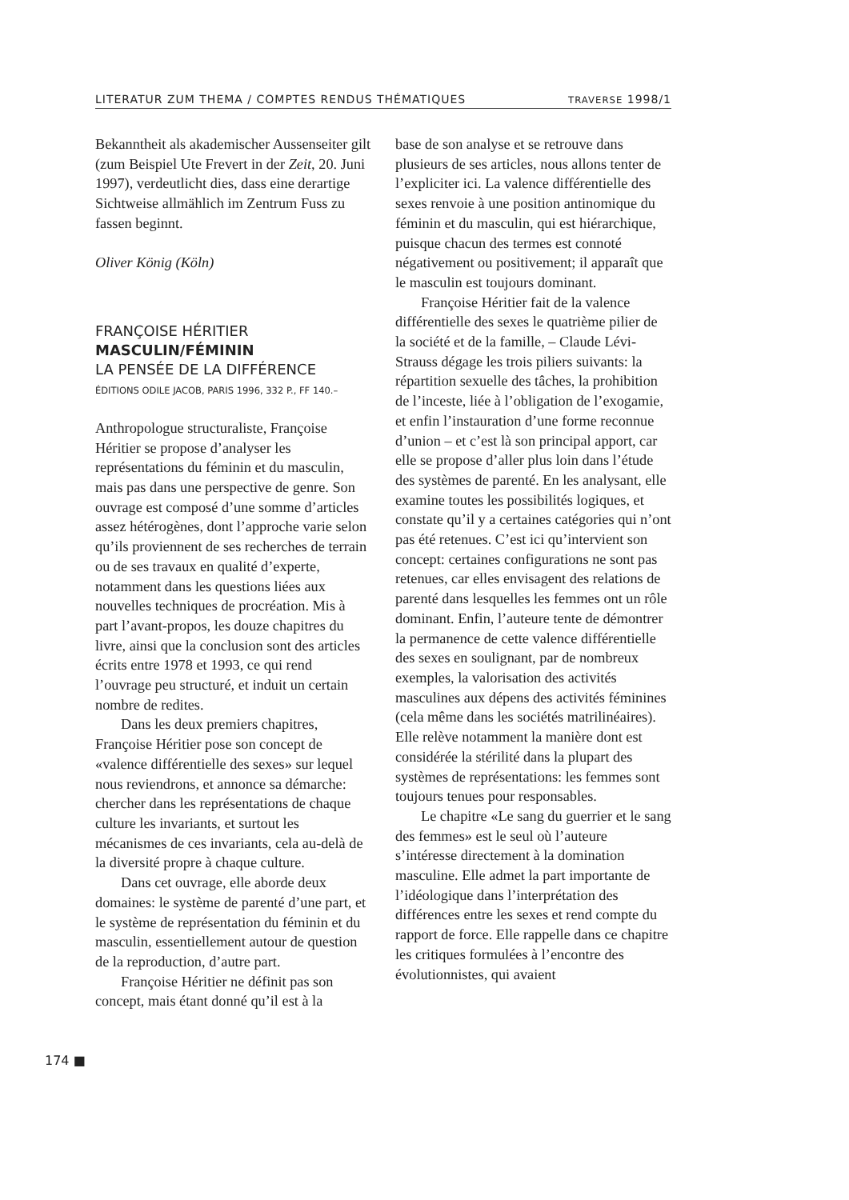LITERATUR ZUM THEMA / COMPTES RENDUS THÉMATIQUES TRAVERSE 1998/1
Bekanntheit als akademischer Aussenseiter gilt (zum Beispiel Ute Frevert in der Zeit, 20. Juni 1997), verdeutlicht dies, dass eine derartige Sichtweise allmählich im Zentrum Fuss zu fassen beginnt.
Oliver König (Köln)
FRANÇOISE HÉRITIER
MASCULIN/FÉMININ
LA PENSÉE DE LA DIFFÉRENCE
ÉDITIONS ODILE JACOB, PARIS 1996, 332 P., FF 140.–
Anthropologue structuraliste, Françoise Héritier se propose d’analyser les représentations du féminin et du masculin, mais pas dans une perspective de genre. Son ouvrage est composé d’une somme d’articles assez hétérogènes, dont l’approche varie selon qu’ils proviennent de ses recherches de terrain ou de ses travaux en qualité d’experte, notamment dans les questions liées aux nouvelles techniques de procréation. Mis à part l’avant-propos, les douze chapitres du livre, ainsi que la conclusion sont des articles écrits entre 1978 et 1993, ce qui rend l’ouvrage peu structuré, et induit un certain nombre de redites.
Dans les deux premiers chapitres, Françoise Héritier pose son concept de «valence différentielle des sexes» sur lequel nous reviendrons, et annonce sa démarche: chercher dans les représentations de chaque culture les invariants, et surtout les mécanismes de ces invariants, cela au-delà de la diversité propre à chaque culture.
Dans cet ouvrage, elle aborde deux domaines: le système de parenté d’une part, et le système de représentation du féminin et du masculin, essentiellement autour de question de la reproduction, d’autre part.
Françoise Héritier ne définit pas son concept, mais étant donné qu’il est à la
base de son analyse et se retrouve dans plusieurs de ses articles, nous allons tenter de l’expliciter ici. La valence différentielle des sexes renvoie à une position antinomique du féminin et du masculin, qui est hiérarchique, puisque chacun des termes est connoté négativement ou positivement; il apparaît que le masculin est toujours dominant.
Françoise Héritier fait de la valence différentielle des sexes le quatrième pilier de la société et de la famille, – Claude Lévi-Strauss dégage les trois piliers suivants: la répartition sexuelle des tâches, la prohibition de l’inceste, liée à l’obligation de l’exogamie, et enfin l’instauration d’une forme reconnue d’union – et c’est là son principal apport, car elle se propose d’aller plus loin dans l’étude des systèmes de parenté. En les analysant, elle examine toutes les possibilités logiques, et constate qu’il y a certaines catégories qui n’ont pas été retenues. C’est ici qu’intervient son concept: certaines configurations ne sont pas retenues, car elles envisagent des relations de parenté dans lesquelles les femmes ont un rôle dominant. Enfin, l’auteure tente de démontrer la permanence de cette valence différentielle des sexes en soulignant, par de nombreux exemples, la valorisation des activités masculines aux dépens des activités féminines (cela même dans les sociétés matrilinéaires). Elle relève notamment la manière dont est considérée la stérilité dans la plupart des systèmes de représentations: les femmes sont toujours tenues pour responsables.
Le chapitre «Le sang du guerrier et le sang des femmes» est le seul où l’auteure s’intéresse directement à la domination masculine. Elle admet la part importante de l’idéologique dans l’interprétation des différences entre les sexes et rend compte du rapport de force. Elle rappelle dans ce chapitre les critiques formulées à l’encontre des évolutionnistes, qui avaient
174 ■